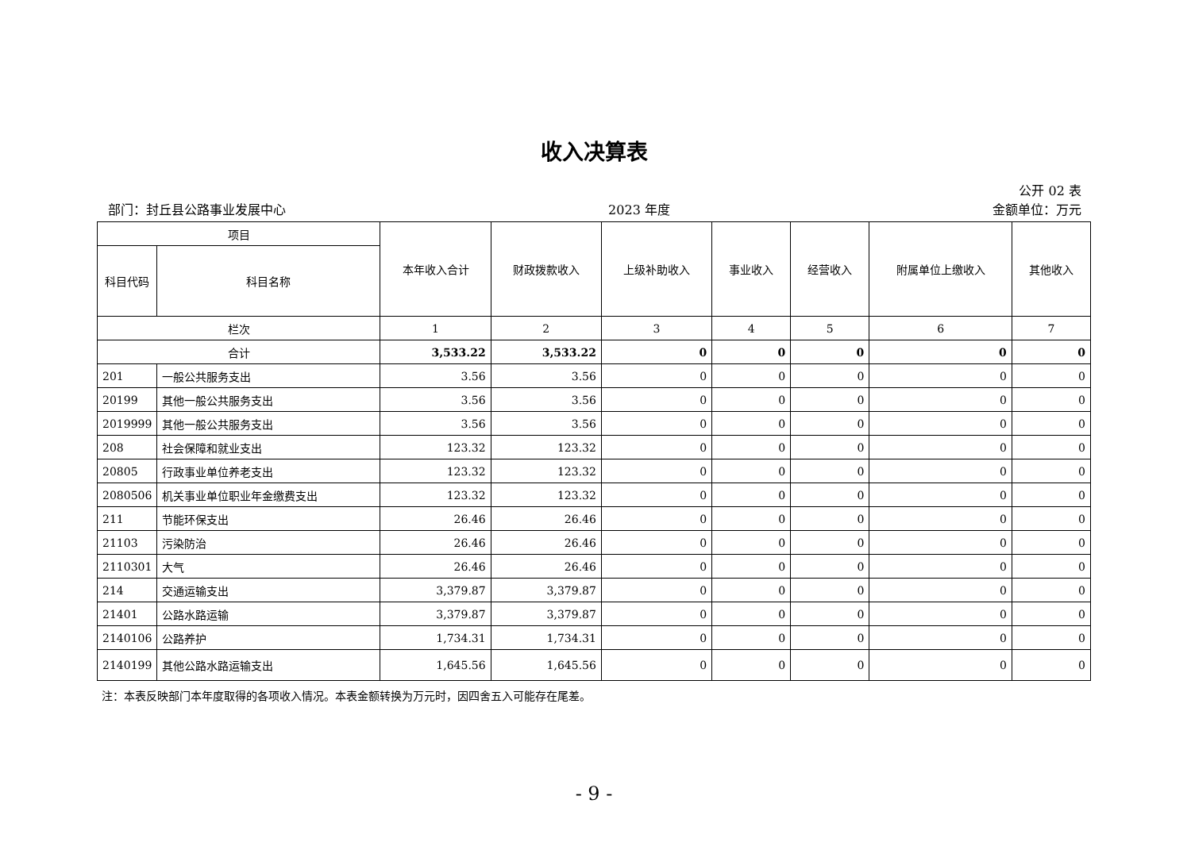收入决算表
公开 02 表
部门：封丘县公路事业发展中心 2023 年度 金额单位：万元
| 项目 | | 本年收入合计 | 财政拨款收入 | 上级补助收入 | 事业收入 | 经营收入 | 附属单位上缴收入 | 其他收入 |
| --- | --- | --- | --- | --- | --- | --- | --- | --- |
| 科目代码 | 科目名称 | | | | | | | |
| 栏次 | | 1 | 2 | 3 | 4 | 5 | 6 | 7 |
| 合计 | | 3,533.22 | 3,533.22 | 0 | 0 | 0 | 0 | 0 |
| 201 | 一般公共服务支出 | 3.56 | 3.56 | 0 | 0 | 0 | 0 | 0 |
| 20199 | 其他一般公共服务支出 | 3.56 | 3.56 | 0 | 0 | 0 | 0 | 0 |
| 2019999 | 其他一般公共服务支出 | 3.56 | 3.56 | 0 | 0 | 0 | 0 | 0 |
| 208 | 社会保障和就业支出 | 123.32 | 123.32 | 0 | 0 | 0 | 0 | 0 |
| 20805 | 行政事业单位养老支出 | 123.32 | 123.32 | 0 | 0 | 0 | 0 | 0 |
| 2080506 | 机关事业单位职业年金缴费支出 | 123.32 | 123.32 | 0 | 0 | 0 | 0 | 0 |
| 211 | 节能环保支出 | 26.46 | 26.46 | 0 | 0 | 0 | 0 | 0 |
| 21103 | 污染防治 | 26.46 | 26.46 | 0 | 0 | 0 | 0 | 0 |
| 2110301 | 大气 | 26.46 | 26.46 | 0 | 0 | 0 | 0 | 0 |
| 214 | 交通运输支出 | 3,379.87 | 3,379.87 | 0 | 0 | 0 | 0 | 0 |
| 21401 | 公路水路运输 | 3,379.87 | 3,379.87 | 0 | 0 | 0 | 0 | 0 |
| 2140106 | 公路养护 | 1,734.31 | 1,734.31 | 0 | 0 | 0 | 0 | 0 |
| 2140199 | 其他公路水路运输支出 | 1,645.56 | 1,645.56 | 0 | 0 | 0 | 0 | 0 |
注：本表反映部门本年度取得的各项收入情况。本表金额转换为万元时，因四舍五入可能存在尾差。
- 9 -